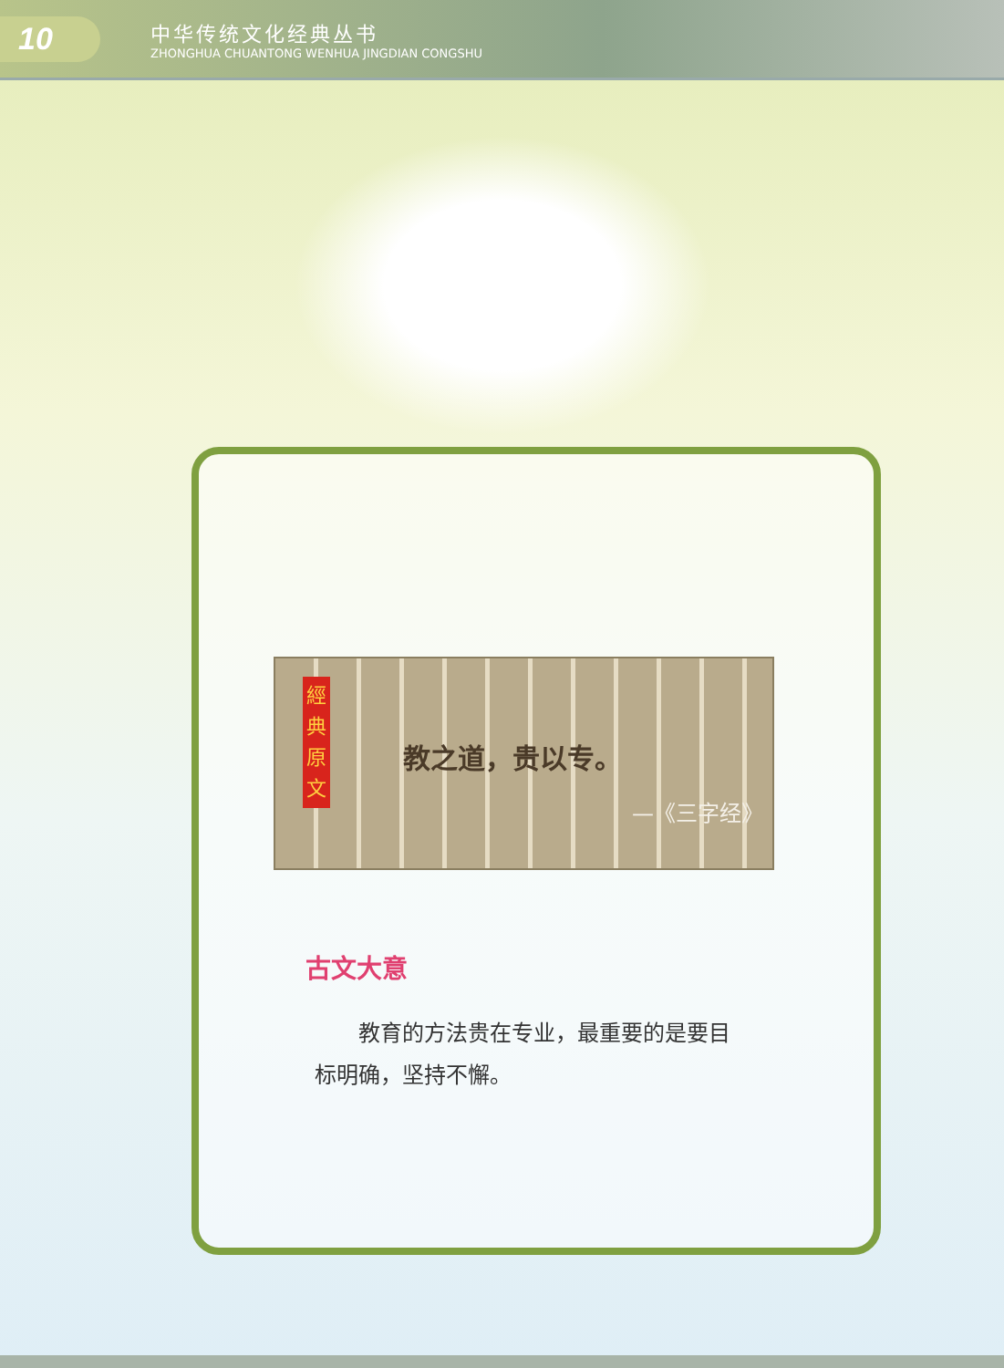10
中华传统文化经典丛书
ZHONGHUA CHUANTONG WENHUA JINGDIAN CONGSHU
經 典 原 文
教之道，贵以专。
—《三字经》
古文大意
教育的方法贵在专业，最重要的是要目标明确，坚持不懈。